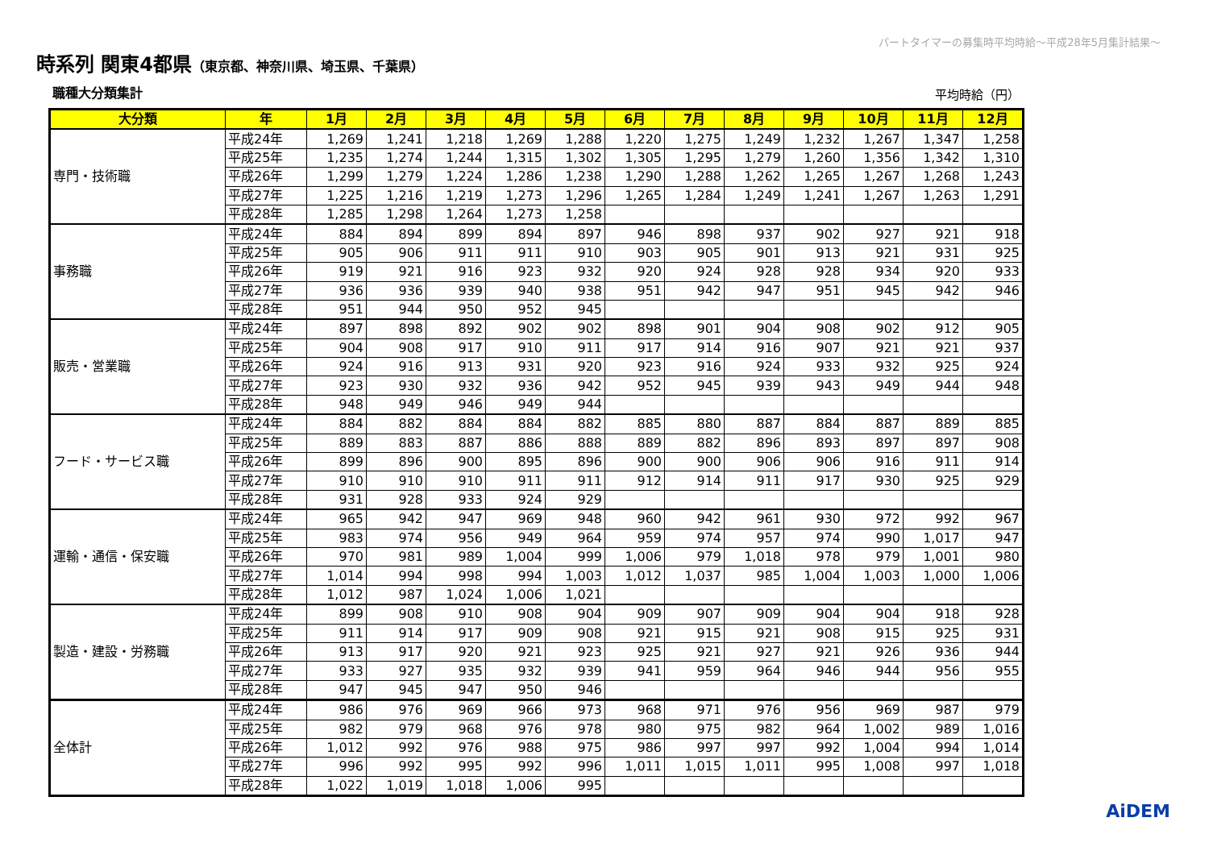パートタイマーの募集時平均時給～平成28年5月集計結果～
時系列 関東4都県（東京都、神奈川県、埼玉県、千葉県）
職種大分類集計 平均時給（円）
| 大分類 | 年 | 1月 | 2月 | 3月 | 4月 | 5月 | 6月 | 7月 | 8月 | 9月 | 10月 | 11月 | 12月 |
| --- | --- | --- | --- | --- | --- | --- | --- | --- | --- | --- | --- | --- | --- |
| 専門・技術職 | 平成24年 | 1,269 | 1,241 | 1,218 | 1,269 | 1,288 | 1,220 | 1,275 | 1,249 | 1,232 | 1,267 | 1,347 | 1,258 |
| | 平成25年 | 1,235 | 1,274 | 1,244 | 1,315 | 1,302 | 1,305 | 1,295 | 1,279 | 1,260 | 1,356 | 1,342 | 1,310 |
| | 平成26年 | 1,299 | 1,279 | 1,224 | 1,286 | 1,238 | 1,290 | 1,288 | 1,262 | 1,265 | 1,267 | 1,268 | 1,243 |
| | 平成27年 | 1,225 | 1,216 | 1,219 | 1,273 | 1,296 | 1,265 | 1,284 | 1,249 | 1,241 | 1,267 | 1,263 | 1,291 |
| | 平成28年 | 1,285 | 1,298 | 1,264 | 1,273 | 1,258 | | | | | | | |
| 事務職 | 平成24年 | 884 | 894 | 899 | 894 | 897 | 946 | 898 | 937 | 902 | 927 | 921 | 918 |
| | 平成25年 | 905 | 906 | 911 | 911 | 910 | 903 | 905 | 901 | 913 | 921 | 931 | 925 |
| | 平成26年 | 919 | 921 | 916 | 923 | 932 | 920 | 924 | 928 | 928 | 934 | 920 | 933 |
| | 平成27年 | 936 | 936 | 939 | 940 | 938 | 951 | 942 | 947 | 951 | 945 | 942 | 946 |
| | 平成28年 | 951 | 944 | 950 | 952 | 945 | | | | | | | |
| 販売・営業職 | 平成24年 | 897 | 898 | 892 | 902 | 902 | 898 | 901 | 904 | 908 | 902 | 912 | 905 |
| | 平成25年 | 904 | 908 | 917 | 910 | 911 | 917 | 914 | 916 | 907 | 921 | 921 | 937 |
| | 平成26年 | 924 | 916 | 913 | 931 | 920 | 923 | 916 | 924 | 933 | 932 | 925 | 924 |
| | 平成27年 | 923 | 930 | 932 | 936 | 942 | 952 | 945 | 939 | 943 | 949 | 944 | 948 |
| | 平成28年 | 948 | 949 | 946 | 949 | 944 | | | | | | | |
| フード・サービス職 | 平成24年 | 884 | 882 | 884 | 884 | 882 | 885 | 880 | 887 | 884 | 887 | 889 | 885 |
| | 平成25年 | 889 | 883 | 887 | 886 | 888 | 889 | 882 | 896 | 893 | 897 | 897 | 908 |
| | 平成26年 | 899 | 896 | 900 | 895 | 896 | 900 | 900 | 906 | 906 | 916 | 911 | 914 |
| | 平成27年 | 910 | 910 | 910 | 911 | 911 | 912 | 914 | 911 | 917 | 930 | 925 | 929 |
| | 平成28年 | 931 | 928 | 933 | 924 | 929 | | | | | | | |
| 運輸・通信・保安職 | 平成24年 | 965 | 942 | 947 | 969 | 948 | 960 | 942 | 961 | 930 | 972 | 992 | 967 |
| | 平成25年 | 983 | 974 | 956 | 949 | 964 | 959 | 974 | 957 | 974 | 990 | 1,017 | 947 |
| | 平成26年 | 970 | 981 | 989 | 1,004 | 999 | 1,006 | 979 | 1,018 | 978 | 979 | 1,001 | 980 |
| | 平成27年 | 1,014 | 994 | 998 | 994 | 1,003 | 1,012 | 1,037 | 985 | 1,004 | 1,003 | 1,000 | 1,006 |
| | 平成28年 | 1,012 | 987 | 1,024 | 1,006 | 1,021 | | | | | | | |
| 製造・建設・労務職 | 平成24年 | 899 | 908 | 910 | 908 | 904 | 909 | 907 | 909 | 904 | 904 | 918 | 928 |
| | 平成25年 | 911 | 914 | 917 | 909 | 908 | 921 | 915 | 921 | 908 | 915 | 925 | 931 |
| | 平成26年 | 913 | 917 | 920 | 921 | 923 | 925 | 921 | 927 | 921 | 926 | 936 | 944 |
| | 平成27年 | 933 | 927 | 935 | 932 | 939 | 941 | 959 | 964 | 946 | 944 | 956 | 955 |
| | 平成28年 | 947 | 945 | 947 | 950 | 946 | | | | | | | |
| 全体計 | 平成24年 | 986 | 976 | 969 | 966 | 973 | 968 | 971 | 976 | 956 | 969 | 987 | 979 |
| | 平成25年 | 982 | 979 | 968 | 976 | 978 | 980 | 975 | 982 | 964 | 1,002 | 989 | 1,016 |
| | 平成26年 | 1,012 | 992 | 976 | 988 | 975 | 986 | 997 | 997 | 992 | 1,004 | 994 | 1,014 |
| | 平成27年 | 996 | 992 | 995 | 992 | 996 | 1,011 | 1,015 | 1,011 | 995 | 1,008 | 997 | 1,018 |
| | 平成28年 | 1,022 | 1,019 | 1,018 | 1,006 | 995 | | | | | | | |
AiDEM